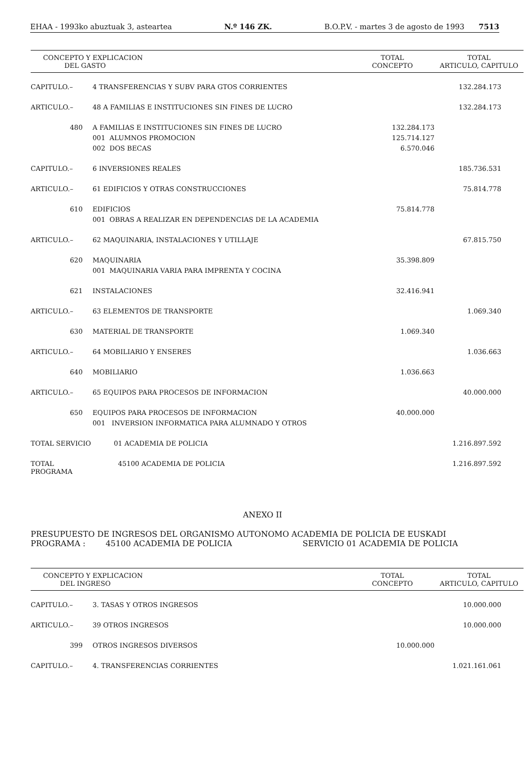EHAA - 1993ko abuztuak 3, asteartea N.º 146 ZK. B.O.P.V. - martes 3 de agosto de 1993 7513
| CONCEPTO Y EXPLICACION DEL GASTO | | TOTAL CONCEPTO | TOTAL ARTICULO, CAPITULO |
| --- | --- | --- | --- |
| CAPITULO.– | 4 TRANSFERENCIAS Y SUBV PARA GTOS CORRIENTES | | 132.284.173 |
| ARTICULO.– | 48 A FAMILIAS E INSTITUCIONES SIN FINES DE LUCRO | | 132.284.173 |
| 480 | A FAMILIAS E INSTITUCIONES SIN FINES DE LUCRO | 132.284.173 | |
| | 001 ALUMNOS PROMOCION | 125.714.127 | |
| | 002 DOS BECAS | 6.570.046 | |
| CAPITULO.– | 6 INVERSIONES REALES | | 185.736.531 |
| ARTICULO.– | 61 EDIFICIOS Y OTRAS CONSTRUCCIONES | | 75.814.778 |
| 610 | EDIFICIOS | 75.814.778 | |
| | 001 OBRAS A REALIZAR EN DEPENDENCIAS DE LA ACADEMIA | | |
| ARTICULO.– | 62 MAQUINARIA, INSTALACIONES Y UTILLAJE | | 67.815.750 |
| 620 | MAQUINARIA | 35.398.809 | |
| | 001 MAQUINARIA VARIA PARA IMPRENTA Y COCINA | | |
| 621 | INSTALACIONES | 32.416.941 | |
| ARTICULO.– | 63 ELEMENTOS DE TRANSPORTE | | 1.069.340 |
| 630 | MATERIAL DE TRANSPORTE | 1.069.340 | |
| ARTICULO.– | 64 MOBILIARIO Y ENSERES | | 1.036.663 |
| 640 | MOBILIARIO | 1.036.663 | |
| ARTICULO.– | 65 EQUIPOS PARA PROCESOS DE INFORMACION | | 40.000.000 |
| 650 | EQUIPOS PARA PROCESOS DE INFORMACION | 40.000.000 | |
| | 001 INVERSION INFORMATICA PARA ALUMNADO Y OTROS | | |
| TOTAL SERVICIO | 01 ACADEMIA DE POLICIA | | 1.216.897.592 |
| TOTAL PROGRAMA | 45100 ACADEMIA DE POLICIA | | 1.216.897.592 |
ANEXO II
PRESUPUESTO DE INGRESOS DEL ORGANISMO AUTONOMO ACADEMIA DE POLICIA DE EUSKADI
PROGRAMA : 45100 ACADEMIA DE POLICIA SERVICIO 01 ACADEMIA DE POLICIA
| CONCEPTO Y EXPLICACION DEL INGRESO | | TOTAL CONCEPTO | TOTAL ARTICULO, CAPITULO |
| --- | --- | --- | --- |
| CAPITULO.– | 3. TASAS Y OTROS INGRESOS | | 10.000.000 |
| ARTICULO.– | 39 OTROS INGRESOS | | 10.000.000 |
| 399 | OTROS INGRESOS DIVERSOS | 10.000.000 | |
| CAPITULO.– | 4. TRANSFERENCIAS CORRIENTES | | 1.021.161.061 |